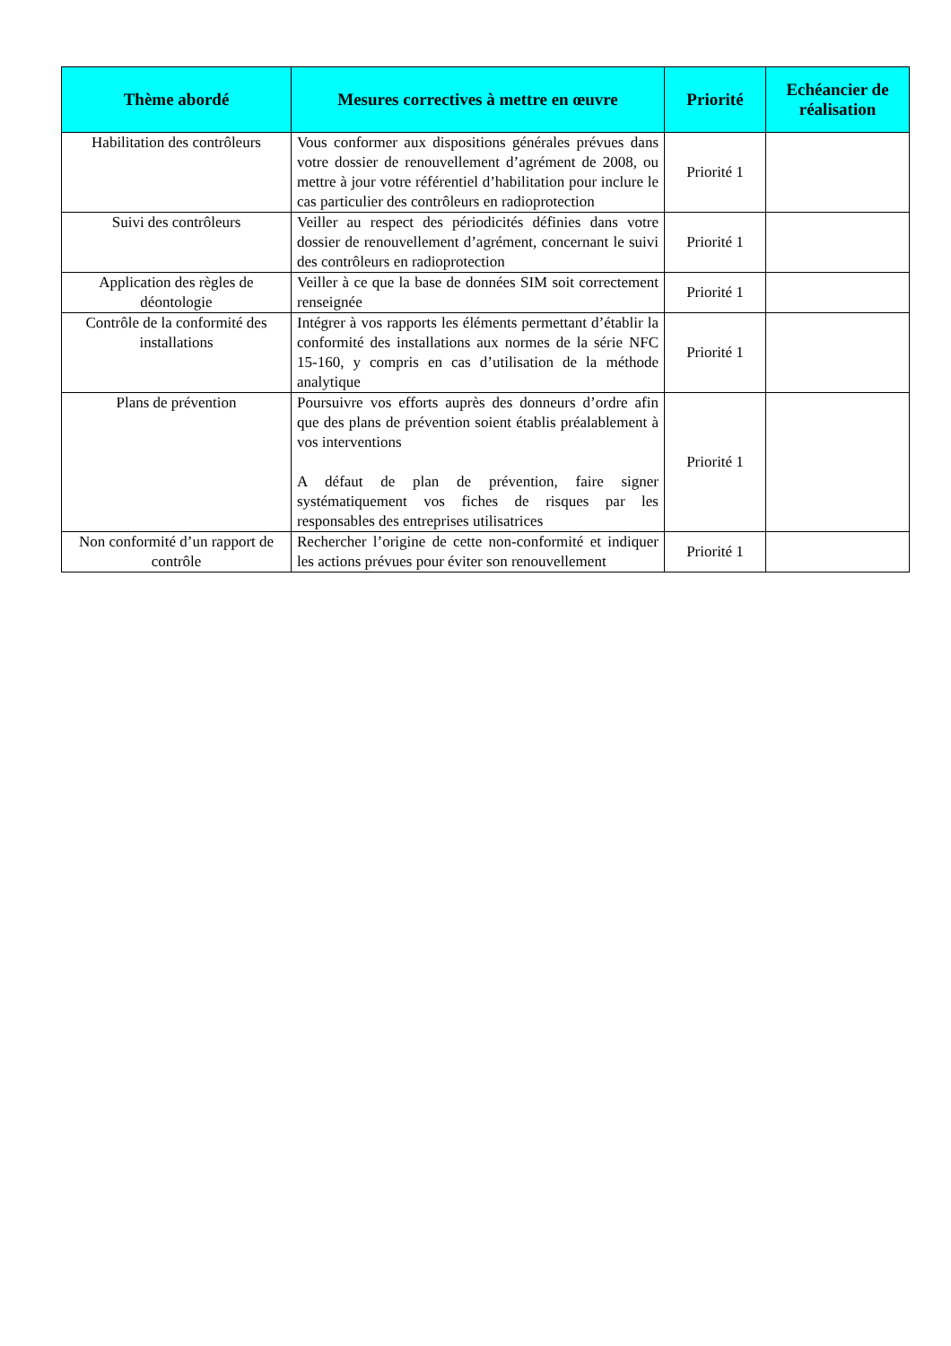| Thème abordé | Mesures correctives à mettre en œuvre | Priorité | Echéancier de réalisation |
| --- | --- | --- | --- |
| Habilitation des contrôleurs | Vous conformer aux dispositions générales prévues dans votre dossier de renouvellement d’agrément de 2008, ou mettre à jour votre référentiel d’habilitation pour inclure le cas particulier des contrôleurs en radioprotection | Priorité 1 | |
| Suivi des contrôleurs | Veiller au respect des périodicités définies dans votre dossier de renouvellement d’agrément, concernant le suivi des contrôleurs en radioprotection | Priorité 1 | |
| Application des règles de déontologie | Veiller à ce que la base de données SIM soit correctement renseignée | Priorité 1 | |
| Contrôle de la conformité des installations | Intégrer à vos rapports les éléments permettant d’établir la conformité des installations aux normes de la série NFC 15-160, y compris en cas d’utilisation de la méthode analytique | Priorité 1 | |
| Plans de prévention | Poursuivre vos efforts auprès des donneurs d’ordre afin que des plans de prévention soient établis préalablement à vos interventions A défaut de plan de prévention, faire signer systématiquement vos fiches de risques par les responsables des entreprises utilisatrices | Priorité 1 | |
| Non conformité d’un rapport de contrôle | Rechercher l’origine de cette non-conformité et indiquer les actions prévues pour éviter son renouvellement | Priorité 1 | |